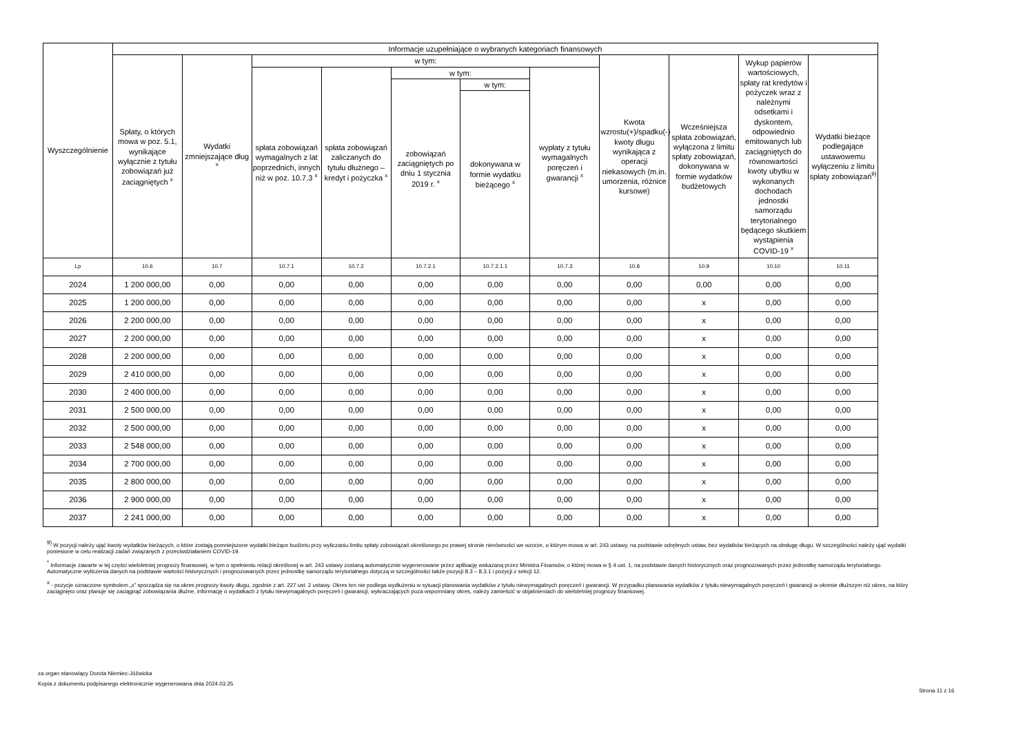| Wyszczególnienie | Informacje uzupełniające o wybranych kategoriach finansowych | | | | | | | | | | |
| --- | --- | --- | --- | --- | --- | --- | --- | --- | --- | --- | --- |
| | Spłaty, o których mowa w poz. 5.1, wynikające wyłącznie z tytułu zobowiązań już zaciągniętych <sup>x</sup> | Wydatki zmniejszające dług <sup>x</sup> | w tym: | | | | | Kwota wzrostu(+)/spadku(-) kwoty długu wynikająca z operacji niekasowych (m.in. umorzenia, różnice kursowe) | Wcześniejsza spłata zobowiązań, wyłączona z limitu spłaty zobowiązań, dokonywana w formie wydatków budżetowych | Wykup papierów wartościowych, spłaty rat kredytów i pożyczek wraz z należnymi odsetkami i dyskontem, odpowiednio emitowanych lub zaciągniętych do równowartości kwoty ubytku w wykonanych dochodach jednostki samorządu terytorialnego będącego skutkiem wystąpienia COVID-19 <sup>x</sup> | Wydatki bieżące podlegające ustawowemu wyłączeniu z limitu spłaty zobowiązań<sup>9)</sup> |
| | | | spłata zobowiązań wymagalnych z lat poprzednich, innych niż w poz. 10.7.3 <sup>x</sup> | spłata zobowiązań zaliczanych do tytułu dłużnego – kredyt i pożyczka <sup>x</sup> | w tym: | | wypłaty z tytułu wymagalnych poręczeń i gwarancji <sup>x</sup> | | | | |
| | | | | | zobowiązań zaciągniętych po dniu 1 stycznia 2019 r. <sup>x</sup> | w tym: | | | | | |
| | | | | | | dokonywana w formie wydatku bieżącego <sup>x</sup> | | | | | |
| Lp | 10.6 | 10.7 | 10.7.1 | 10.7.2 | 10.7.2.1 | 10.7.2.1.1 | 10.7.3 | 10.8 | 10.9 | 10.10 | 10.11 |
| 2024 | 1 200 000,00 | 0,00 | 0,00 | 0,00 | 0,00 | 0,00 | 0,00 | 0,00 | 0,00 | 0,00 | 0,00 |
| 2025 | 1 200 000,00 | 0,00 | 0,00 | 0,00 | 0,00 | 0,00 | 0,00 | 0,00 | x | 0,00 | 0,00 |
| 2026 | 2 200 000,00 | 0,00 | 0,00 | 0,00 | 0,00 | 0,00 | 0,00 | 0,00 | x | 0,00 | 0,00 |
| 2027 | 2 200 000,00 | 0,00 | 0,00 | 0,00 | 0,00 | 0,00 | 0,00 | 0,00 | x | 0,00 | 0,00 |
| 2028 | 2 200 000,00 | 0,00 | 0,00 | 0,00 | 0,00 | 0,00 | 0,00 | 0,00 | x | 0,00 | 0,00 |
| 2029 | 2 410 000,00 | 0,00 | 0,00 | 0,00 | 0,00 | 0,00 | 0,00 | 0,00 | x | 0,00 | 0,00 |
| 2030 | 2 400 000,00 | 0,00 | 0,00 | 0,00 | 0,00 | 0,00 | 0,00 | 0,00 | x | 0,00 | 0,00 |
| 2031 | 2 500 000,00 | 0,00 | 0,00 | 0,00 | 0,00 | 0,00 | 0,00 | 0,00 | x | 0,00 | 0,00 |
| 2032 | 2 500 000,00 | 0,00 | 0,00 | 0,00 | 0,00 | 0,00 | 0,00 | 0,00 | x | 0,00 | 0,00 |
| 2033 | 2 548 000,00 | 0,00 | 0,00 | 0,00 | 0,00 | 0,00 | 0,00 | 0,00 | x | 0,00 | 0,00 |
| 2034 | 2 700 000,00 | 0,00 | 0,00 | 0,00 | 0,00 | 0,00 | 0,00 | 0,00 | x | 0,00 | 0,00 |
| 2035 | 2 800 000,00 | 0,00 | 0,00 | 0,00 | 0,00 | 0,00 | 0,00 | 0,00 | x | 0,00 | 0,00 |
| 2036 | 2 900 000,00 | 0,00 | 0,00 | 0,00 | 0,00 | 0,00 | 0,00 | 0,00 | x | 0,00 | 0,00 |
| 2037 | 2 241 000,00 | 0,00 | 0,00 | 0,00 | 0,00 | 0,00 | 0,00 | 0,00 | x | 0,00 | 0,00 |
<sup>9)</sup> W pozycji należy ująć kwoty wydatków bieżących, o które zostają pomniejszone wydatki bieżące budżetu przy wyliczaniu limitu spłaty zobowiązań określonego po prawej stronie nierówności we wzorze, o którym mowa w art. 243 ustawy, na podstawie odrębnych ustaw, bez wydatków bieżących na obsługę długu. W szczególności należy ująć wydatki poniesione w celu realizacji zadań związanych z przeciwdziałaniem COVID-19.
<sup>*</sup> Informacje zawarte w tej części wieloletniej prognozy finansowej, w tym o spełnieniu relacji określonej w art. 243 ustawy zostaną automatycznie wygenerowane przez aplikację wskazaną przez Ministra Finansów, o której mowa w § 4 ust. 1, na podstawie danych historycznych oraz prognozowanych przez jednostkę samorządu terytorialnego. Automatyczne wyliczenia danych na podstawie wartości historycznych i prognozowanych przez jednostkę samorządu terytorialnego dotyczą w szczególności także pozycji 8.3 – 8.3.1 i pozycji z sekcji 12.
<sup>x</sup> - pozycje oznaczone symbolem „x” sporządza się na okres prognozy kwoty długu, zgodnie z art. 227 ust. 2 ustawy. Okres ten nie podlega wydłużeniu w sytuacji planowania wydatków z tytułu niewymagalnych poręczeń i gwarancji. W przypadku planowania wydatków z tytułu niewymagalnych poręczeń i gwarancji w okresie dłuższym niż okres, na który zaciągnięto oraz planuje się zaciągnąć zobowiązania dłużne, informację o wydatkach z tytułu niewymagalnych poręczeń i gwarancji, wykraczających poza wspomniany okres, należy zamieścić w objaśnieniach do wieloletniej prognozy finansowej.
za organ stanowiący Dorota Niemiec-Jóźwicka
Kopia z dokumentu podpisanego elektronicznie wygenerowana dnia 2024.03.25
Strona 11 z 16